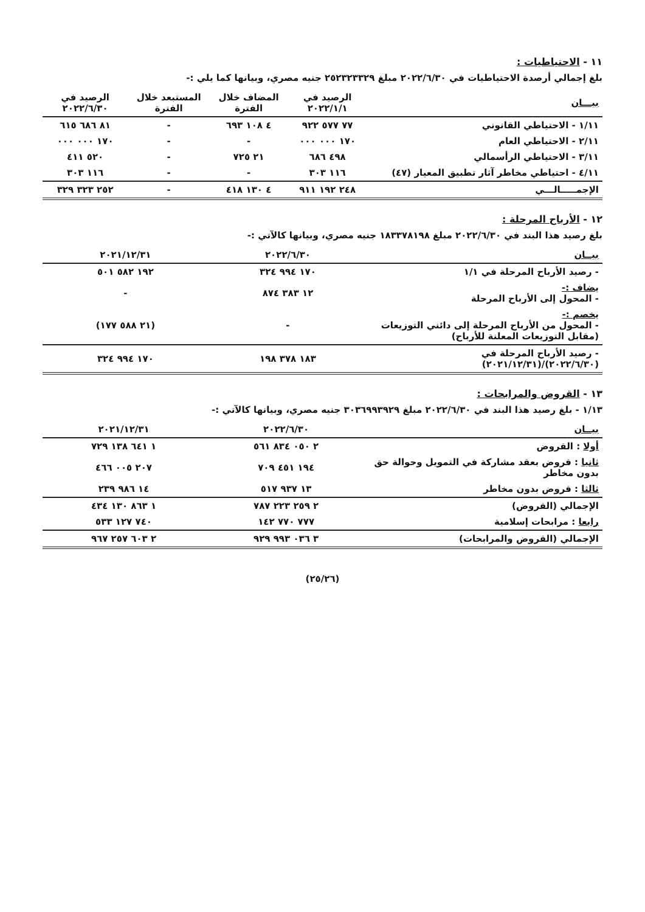١١ - الاحتياطيات :
بلغ إجمالي أرصدة الاحتياطيات في ٢٠٢٢/٦/٣٠ مبلغ ٢٥٢٣٢٣٣٢٩ جنيه مصري، وبيانها كما يلي :-
| بيـــان | الرصيد في ٢٠٢٢/١/١ | المضاف خلال الفترة | المستبعد خلال الفترة | الرصيد في ٢٠٢٢/٦/٣٠ |
| --- | --- | --- | --- | --- |
| ١/١١ - الاحتياطي القانوني | ٧٧ ٥٧٧ ٩٢٢ | ٤ ١٠٨ ٦٩٣ | - | ٨١ ٦٨٦ ٦١٥ |
| ٢/١١ - الاحتياطي العام | ١٧٠ ٠٠٠ ٠٠٠ | - | - | ١٧٠ ٠٠٠ ٠٠٠ |
| ٣/١١ - الاحتياطي الرأسمالي | ٤٩٨ ٦٨٦ | ٢١ ٧٢٥ | - | ٥٢٠ ٤١١ |
| ٤/١١ - احتياطي مخاطر آثار تطبيق المعيار (٤٧) | ١١٦ ٣٠٣ | - | - | ١١٦ ٣٠٣ |
| الإجمـــــالـــي | ٢٤٨ ١٩٢ ٩١١ | ٤ ١٣٠ ٤١٨ | - | ٢٥٢ ٣٢٣ ٣٢٩ |
١٢ - الأرباح المرحلة :
بلغ رصيد هذا البند في ٢٠٢٢/٦/٣٠ مبلغ ١٨٣٣٧٨١٩٨ جنيه مصري، وبيانها كالآتي :-
| بيــان | ٢٠٢٢/٦/٣٠ | ٢٠٢١/١٢/٣١ |
| --- | --- | --- |
| - رصيد الأرباح المرحلة في ١/١ | ١٧٠ ٩٩٤ ٣٢٤ | ١٩٢ ٥٨٢ ٥٠١ |
| يضاف :- - المحول إلى الأرباح المرحلة | ١٢ ٣٨٣ ٨٧٤ | - |
| يخصم :- - المحول من الأرباح المرحلة إلى دائني التوزيعات (مقابل التوزيعات المعلنة للأرباح) | - | (٢١ ٥٨٨ ١٧٧) |
| - رصيد الأرباح المرحلة في (٢٠٢٢/٦/٣٠)/(٢٠٢١/١٢/٣١) | ١٨٣ ٣٧٨ ١٩٨ | ١٧٠ ٩٩٤ ٣٢٤ |
١٣ - القروض والمرابحات :
١/١٣ - بلغ رصيد هذا البند في ٢٠٢٢/٦/٣٠ مبلغ ٣٠٣٦٩٩٣٩٢٩ جنيه مصري، وبيانها كالآتي :-
| بيــان | ٢٠٢٢/٦/٣٠ | ٢٠٢١/١٢/٣١ |
| --- | --- | --- |
| أولا : القروض | ٢ ٠٥٠ ٨٣٤ ٥٦١ | ١ ٦٤١ ١٣٨ ٧٢٩ |
| ثانيا : قروض بعقد مشاركة في التمويل وحوالة حق بدون مخاطر | ١٩٤ ٤٥١ ٧٠٩ | ٢٠٧ ٠٠٥ ٤٦٦ |
| ثالثا : قروض بدون مخاطر | ١٣ ٩٣٧ ٥١٧ | ١٤ ٩٨٦ ٢٣٩ |
| الإجمالي (القروض) | ٢ ٢٥٩ ٢٢٣ ٧٨٧ | ١ ٨٦٣ ١٣٠ ٤٣٤ |
| رابعا : مرابحات إسلامية | ٧٧٧ ٧٧٠ ١٤٢ | ٧٤٠ ١٢٧ ٥٣٣ |
| الإجمالي (القروض والمرابحات) | ٣ ٠٣٦ ٩٩٣ ٩٢٩ | ٢ ٦٠٣ ٢٥٧ ٩٦٧ |
(٢٥/٢٦)